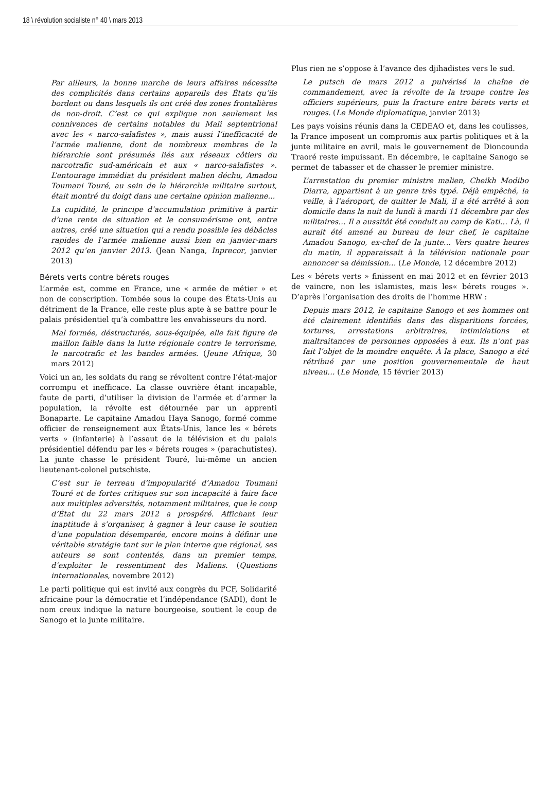18 \ révolution socialiste n° 40 \ mars 2013
Par ailleurs, la bonne marche de leurs affaires nécessite des complicités dans certains appareils des États qu’ils bordent ou dans lesquels ils ont créé des zones frontalières de non-droit. C’est ce qui explique non seulement les connivences de certains notables du Mali septentrional avec les « narco-salafistes », mais aussi l’inefficacité de l’armée malienne, dont de nombreux membres de la hiérarchie sont présumés liés aux réseaux côtiers du narcotrafic sud-américain et aux « narco-salafistes ». L’entourage immédiat du président malien déchu, Amadou Toumani Touré, au sein de la hiérarchie militaire surtout, était montré du doigt dans une certaine opinion malienne...
La cupidité, le principe d’accumulation primitive à partir d’une rente de situation et le consumérisme ont, entre autres, créé une situation qui a rendu possible les débâcles rapides de l’armée malienne aussi bien en janvier-mars 2012 qu’en janvier 2013. (Jean Nanga, Inprecor, janvier 2013)
Bérets verts contre bérets rouges
L’armée est, comme en France, une « armée de métier » et non de conscription. Tombée sous la coupe des États-Unis au détriment de la France, elle reste plus apte à se battre pour le palais présidentiel qu’à combattre les envahisseurs du nord.
Mal formée, déstructurée, sous-équipée, elle fait figure de maillon faible dans la lutte régionale contre le terrorisme, le narcotrafic et les bandes armées. (Jeune Afrique, 30 mars 2012)
Voici un an, les soldats du rang se révoltent contre l’état-major corrompu et inefficace. La classe ouvrière étant incapable, faute de parti, d’utiliser la division de l’armée et d’armer la population, la révolte est détournée par un apprenti Bonaparte. Le capitaine Amadou Haya Sanogo, formé comme officier de renseignement aux États-Unis, lance les « bérets verts » (infanterie) à l’assaut de la télévision et du palais présidentiel défendu par les « bérets rouges » (parachutistes). La junte chasse le président Touré, lui-même un ancien lieutenant-colonel putschiste.
C’est sur le terreau d’impopularité d’Amadou Toumani Touré et de fortes critiques sur son incapacité à faire face aux multiples adversités, notamment militaires, que le coup d’État du 22 mars 2012 a prospéré. Affichant leur inaptitude à s’organiser, à gagner à leur cause le soutien d’une population désemparée, encore moins à définir une véritable stratégie tant sur le plan interne que régional, ses auteurs se sont contentés, dans un premier temps, d’exploiter le ressentiment des Maliens. (Questions internationales, novembre 2012)
Le parti politique qui est invité aux congrès du PCF, Solidarité africaine pour la démocratie et l’indépendance (SADI), dont le nom creux indique la nature bourgeoise, soutient le coup de Sanogo et la junte militaire.
Plus rien ne s’oppose à l’avance des djihadistes vers le sud.
Le putsch de mars 2012 a pulvérisé la chaîne de commandement, avec la révolte de la troupe contre les officiers supérieurs, puis la fracture entre bérets verts et rouges. (Le Monde diplomatique, janvier 2013)
Les pays voisins réunis dans la CEDEAO et, dans les coulisses, la France imposent un compromis aux partis politiques et à la junte militaire en avril, mais le gouvernement de Dioncounda Traoré reste impuissant. En décembre, le capitaine Sanogo se permet de tabasser et de chasser le premier ministre.
L’arrestation du premier ministre malien, Cheikh Modibo Diarra, appartient à un genre très typé. Déjà empêché, la veille, à l’aéroport, de quitter le Mali, il a été arrêté à son domicile dans la nuit de lundi à mardi 11 décembre par des militaires… Il a aussitôt été conduit au camp de Kati… Là, il aurait été amené au bureau de leur chef, le capitaine Amadou Sanogo, ex-chef de la junte… Vers quatre heures du matin, il apparaissait à la télévision nationale pour annoncer sa démission… (Le Monde, 12 décembre 2012)
Les « bérets verts » finissent en mai 2012 et en février 2013 de vaincre, non les islamistes, mais les« bérets rouges ». D’après l’organisation des droits de l’homme HRW :
Depuis mars 2012, le capitaine Sanogo et ses hommes ont été clairement identifiés dans des disparitions forcées, tortures, arrestations arbitraires, intimidations et maltraitances de personnes opposées à eux. Ils n’ont pas fait l’objet de la moindre enquête. À la place, Sanogo a été rétribué par une position gouvernementale de haut niveau… (Le Monde, 15 février 2013)